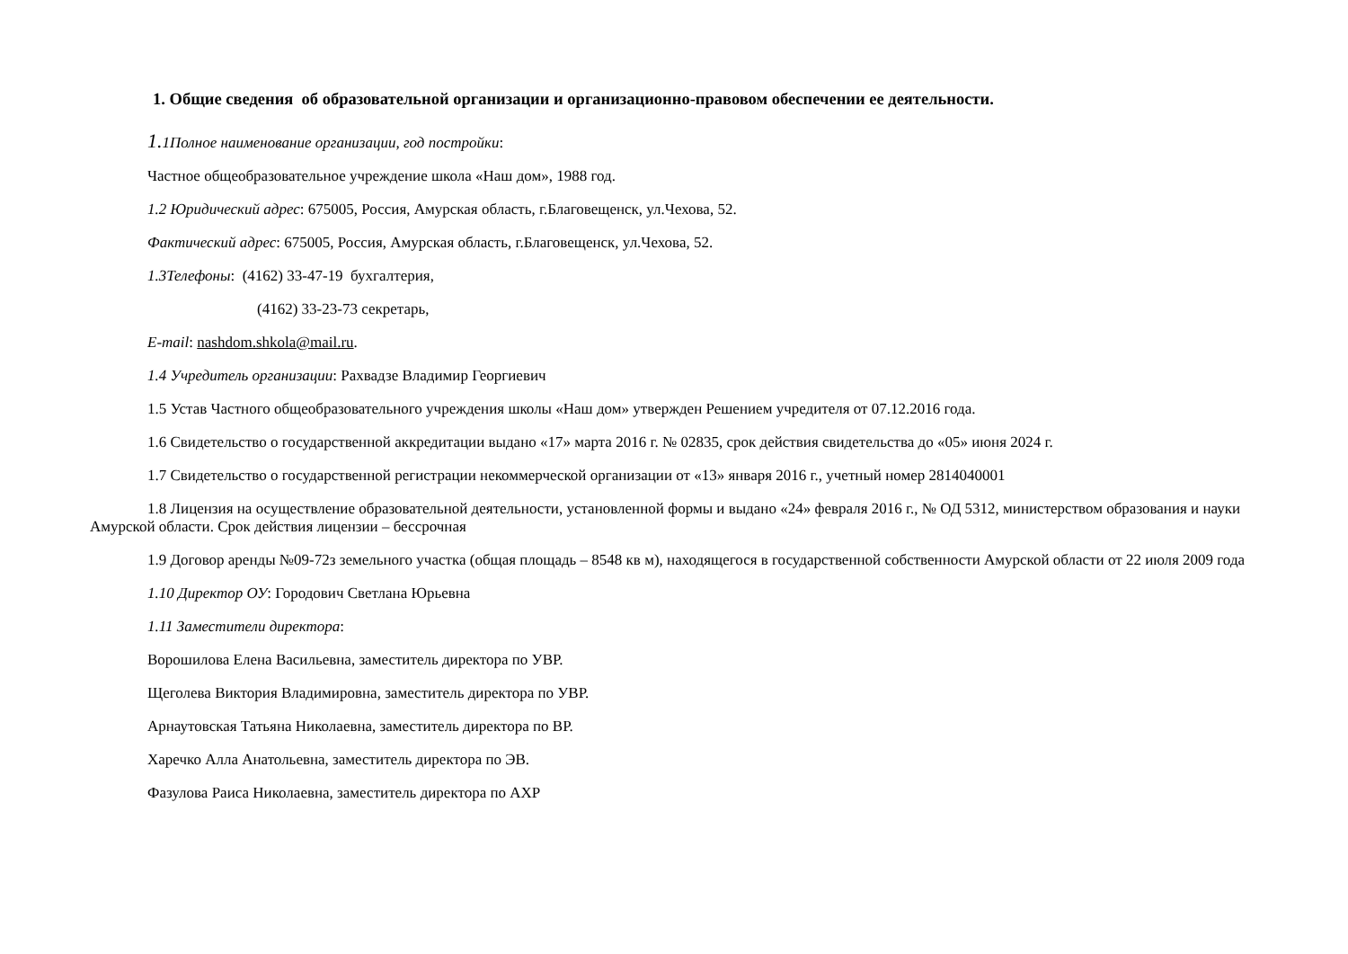1. Общие сведения об образовательной организации и организационно-правовом обеспечении ее деятельности.
1. 1Полное наименование организации, год постройки:
Частное общеобразовательное учреждение школа «Наш дом», 1988 год.
1.2 Юридический адрес: 675005, Россия, Амурская область, г.Благовещенск, ул.Чехова, 52.
Фактический адрес: 675005, Россия, Амурская область, г.Благовещенск, ул.Чехова, 52.
1.3Телефоны: (4162) 33-47-19 бухгалтерия,
(4162) 33-23-73 секретарь,
E-mail: nashdom.shkola@mail.ru.
1.4 Учредитель организации: Рахвадзе Владимир Георгиевич
1.5 Устав Частного общеобразовательного учреждения школы «Наш дом» утвержден Решением учредителя от 07.12.2016 года.
1.6 Свидетельство о государственной аккредитации выдано «17» марта 2016 г. № 02835, срок действия свидетельства до «05» июня 2024 г.
1.7 Свидетельство о государственной регистрации некоммерческой организации от «13» января 2016 г., учетный номер 2814040001
1.8 Лицензия на осуществление образовательной деятельности, установленной формы и выдано «24» февраля 2016 г., № ОД 5312, министерством образования и науки Амурской области. Срок действия лицензии – бессрочная
1.9 Договор аренды №09-72з земельного участка (общая площадь – 8548 кв м), находящегося в государственной собственности Амурской области от 22 июля 2009 года
1.10 Директор ОУ: Городович Светлана Юрьевна
1.11 Заместители директора:
Ворошилова Елена Васильевна, заместитель директора по УВР.
Щеголева Виктория Владимировна, заместитель директора по УВР.
Арнаутовская Татьяна Николаевна, заместитель директора по ВР.
Харечко Алла Анатольевна, заместитель директора по ЭВ.
Фазулова Раиса Николаевна, заместитель директора по АХР